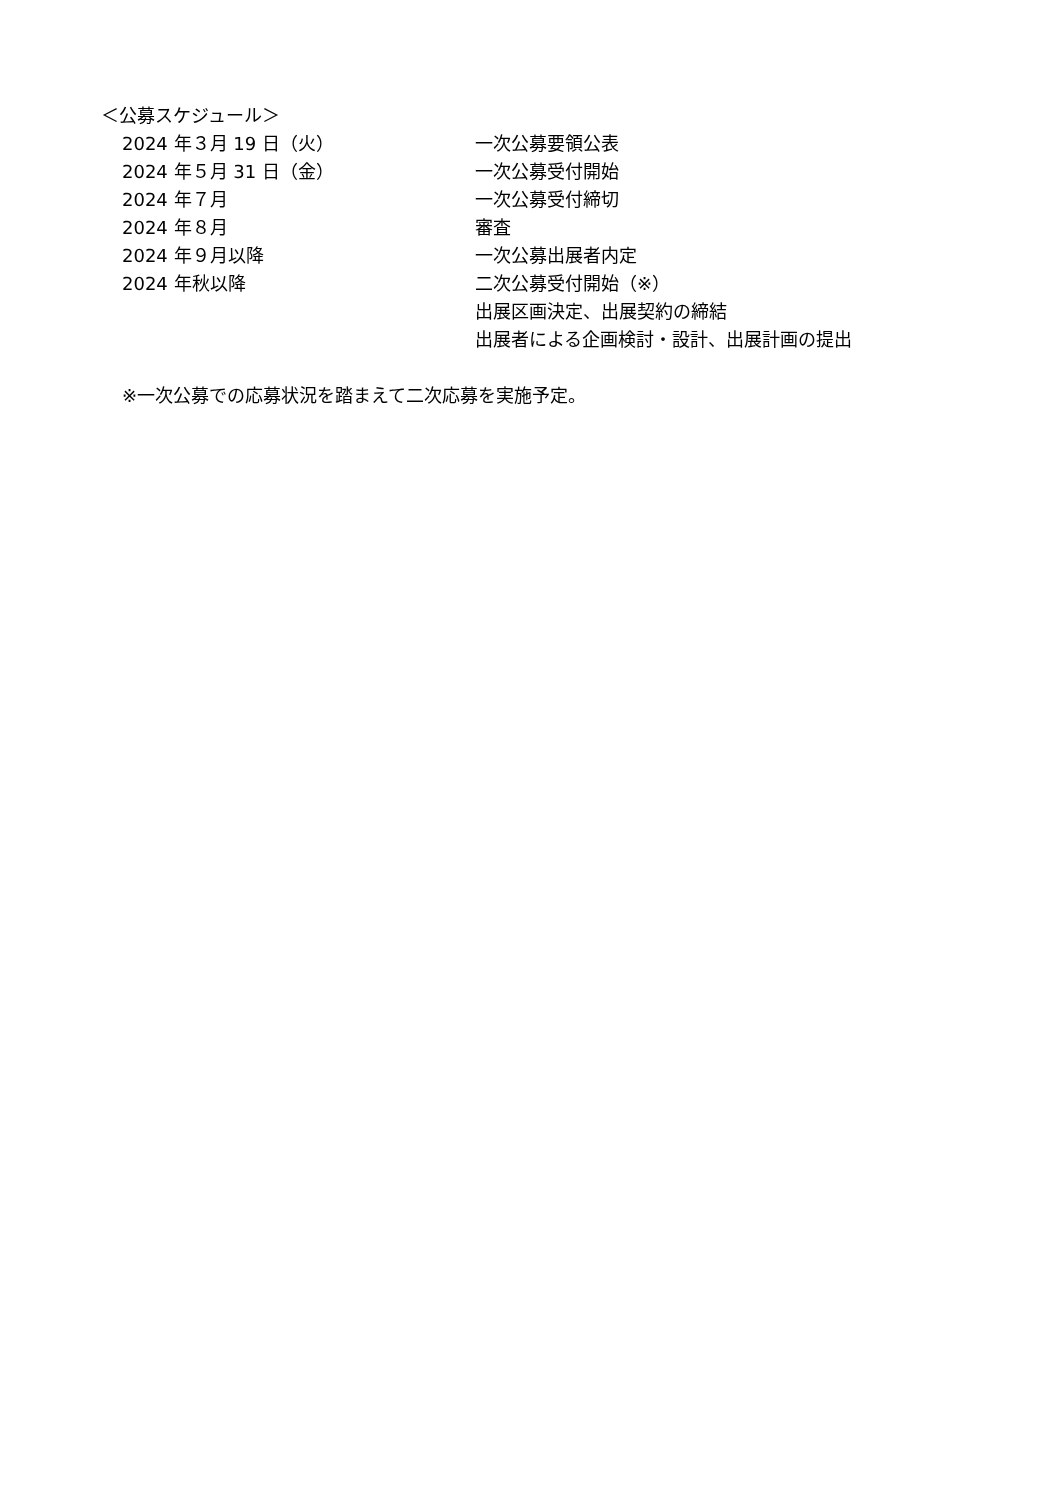＜公募スケジュール＞
| 2024 年３月 19 日（火） | 一次公募要領公表 |
| 2024 年５月 31 日（金） | 一次公募受付開始 |
| 2024 年７月 | 一次公募受付締切 |
| 2024 年８月 | 審査 |
| 2024 年９月以降 | 一次公募出展者内定 |
| 2024 年秋以降 | 二次公募受付開始（※） |
| | 出展区画決定、出展契約の締結 |
| | 出展者による企画検討・設計、出展計画の提出 |
※一次公募での応募状況を踏まえて二次応募を実施予定。